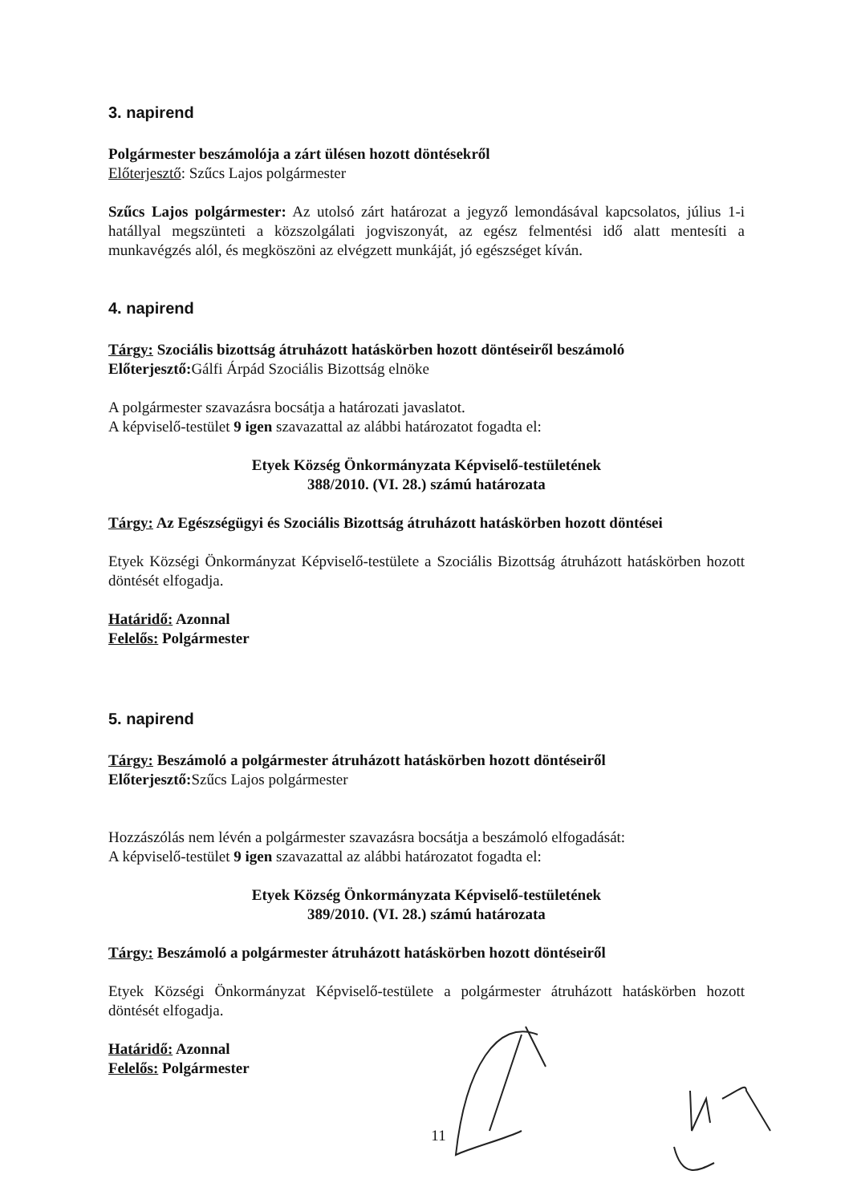3. napirend
Polgármester beszámolója a zárt ülésen hozott döntésekről
Előterjesztő: Szűcs Lajos polgármester
Szűcs Lajos polgármester: Az utolsó zárt határozat a jegyző lemondásával kapcsolatos, július 1-i hatállyal megszünteti a közszolgálati jogviszonyát, az egész felmentési idő alatt mentesíti a munkavégzés alól, és megköszöni az elvégzett munkáját, jó egészséget kíván.
4. napirend
Tárgy: Szociális bizottság átruházott hatáskörben hozott döntéseiről beszámoló
Előterjesztő: Gálfi Árpád Szociális Bizottság elnöke
A polgármester szavazásra bocsátja a határozati javaslatot.
A képviselő-testület 9 igen szavazattal az alábbi határozatot fogadta el:
Etyek Község Önkormányzata Képviselő-testületének
388/2010. (VI. 28.) számú határozata
Tárgy: Az Egészségügyi és Szociális Bizottság átruházott hatáskörben hozott döntései
Etyek Községi Önkormányzat Képviselő-testülete a Szociális Bizottság átruházott hatáskörben hozott döntését elfogadja.
Határidő: Azonnal
Felelős: Polgármester
5. napirend
Tárgy: Beszámoló a polgármester átruházott hatáskörben hozott döntéseiről
Előterjesztő: Szűcs Lajos polgármester
Hozzászólás nem lévén a polgármester szavazásra bocsátja a beszámoló elfogadását:
A képviselő-testület 9 igen szavazattal az alábbi határozatot fogadta el:
Etyek Község Önkormányzata Képviselő-testületének
389/2010. (VI. 28.) számú határozata
Tárgy: Beszámoló a polgármester átruházott hatáskörben hozott döntéseiről
Etyek Községi Önkormányzat Képviselő-testülete a polgármester átruházott hatáskörben hozott döntését elfogadja.
Határidő: Azonnal
Felelős: Polgármester
11